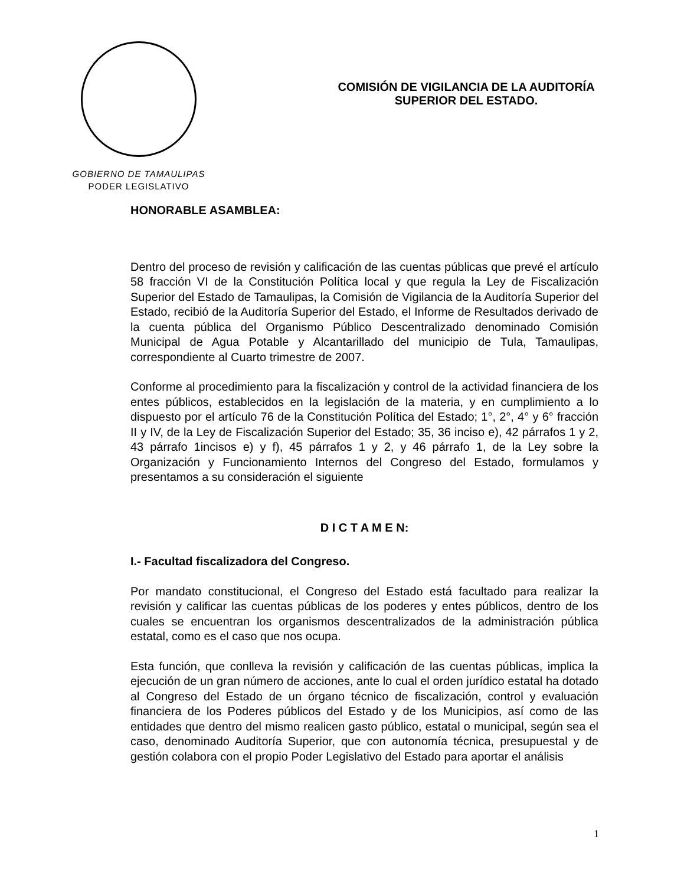GOBIERNO DE TAMAULIPAS
PODER LEGISLATIVO
COMISIÓN DE VIGILANCIA DE LA AUDITORÍA
SUPERIOR DEL ESTADO.
HONORABLE ASAMBLEA:
Dentro del proceso de revisión y calificación de las cuentas públicas que prevé el artículo 58 fracción VI de la Constitución Política local y que regula la Ley de Fiscalización Superior del Estado de Tamaulipas, la Comisión de Vigilancia de la Auditoría Superior del Estado, recibió de la Auditoría Superior del Estado, el Informe de Resultados derivado de la cuenta pública del Organismo Público Descentralizado denominado Comisión Municipal de Agua Potable y Alcantarillado del municipio de Tula, Tamaulipas, correspondiente al Cuarto trimestre de 2007.
Conforme al procedimiento para la fiscalización y control de la actividad financiera de los entes públicos, establecidos en la legislación de la materia, y en cumplimiento a lo dispuesto por el artículo 76 de la Constitución Política del Estado; 1°, 2°, 4° y 6° fracción II y IV, de la Ley de Fiscalización Superior del Estado; 35, 36 inciso e), 42 párrafos 1 y 2, 43 párrafo 1incisos e) y f), 45 párrafos 1 y 2, y 46 párrafo 1, de la Ley sobre la Organización y Funcionamiento Internos del Congreso del Estado, formulamos y presentamos a su consideración el siguiente
D I C T A M E N:
I.- Facultad fiscalizadora del Congreso.
Por mandato constitucional, el Congreso del Estado está facultado para realizar la revisión y calificar las cuentas públicas de los poderes y entes públicos, dentro de los cuales se encuentran los organismos descentralizados de la administración pública estatal, como es el caso que nos ocupa.
Esta función, que conlleva la revisión y calificación de las cuentas públicas, implica la ejecución de un gran número de acciones, ante lo cual el orden jurídico estatal ha dotado al Congreso del Estado de un órgano técnico de fiscalización, control y evaluación financiera de los Poderes públicos del Estado y de los Municipios, así como de las entidades que dentro del mismo realicen gasto público, estatal o municipal, según sea el caso, denominado Auditoría Superior, que con autonomía técnica, presupuestal y de gestión colabora con el propio Poder Legislativo del Estado para aportar el análisis
1